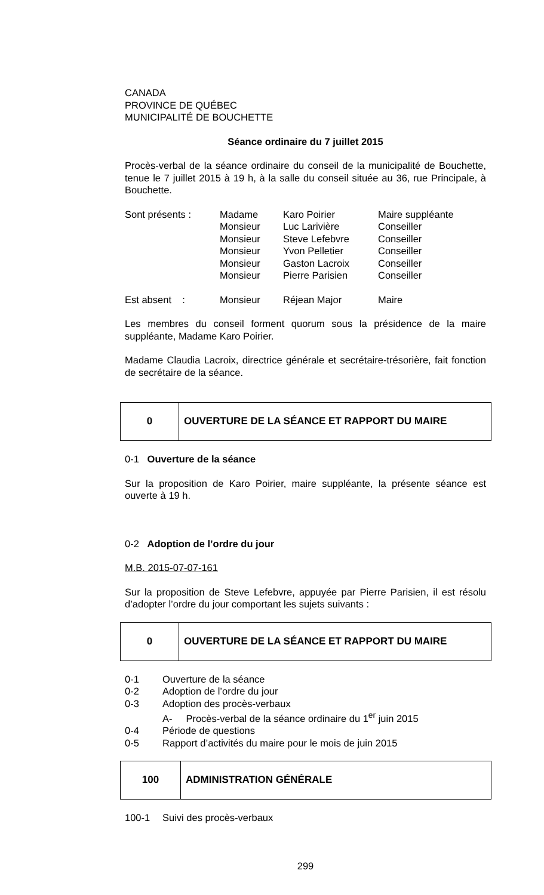CANADA
PROVINCE DE QUÉBEC
MUNICIPALITÉ DE BOUCHETTE
Séance ordinaire du 7 juillet 2015
Procès-verbal de la séance ordinaire du conseil de la municipalité de Bouchette, tenue le 7 juillet 2015 à 19 h, à la salle du conseil située au 36, rue Principale, à Bouchette.
| Sont présents : | Madame | Karo Poirier | Maire suppléante |
| | Monsieur | Luc Larivière | Conseiller |
| | Monsieur | Steve Lefebvre | Conseiller |
| | Monsieur | Yvon Pelletier | Conseiller |
| | Monsieur | Gaston Lacroix | Conseiller |
| | Monsieur | Pierre Parisien | Conseiller |
| Est absent : | Monsieur | Réjean Major | Maire |
Les membres du conseil forment quorum sous la présidence de la maire suppléante, Madame Karo Poirier.
Madame Claudia Lacroix, directrice générale et secrétaire-trésorière, fait fonction de secrétaire de la séance.
| 0 | OUVERTURE DE LA SÉANCE ET RAPPORT DU MAIRE |
0-1 Ouverture de la séance
Sur la proposition de Karo Poirier, maire suppléante, la présente séance est ouverte à 19 h.
0-2 Adoption de l’ordre du jour
M.B. 2015-07-07-161
Sur la proposition de Steve Lefebvre, appuyée par Pierre Parisien, il est résolu d’adopter l’ordre du jour comportant les sujets suivants :
| 0 | OUVERTURE DE LA SÉANCE ET RAPPORT DU MAIRE |
| 0-1 | Ouverture de la séance |
| 0-2 | Adoption de l’ordre du jour |
| 0-3 | Adoption des procès-verbaux |
| | A- Procès-verbal de la séance ordinaire du 1<sup>er</sup> juin 2015 |
| 0-4 | Période de questions |
| 0-5 | Rapport d’activités du maire pour le mois de juin 2015 |
| 100 | ADMINISTRATION GÉNÉRALE |
| 100-1 | Suivi des procès-verbaux |
299